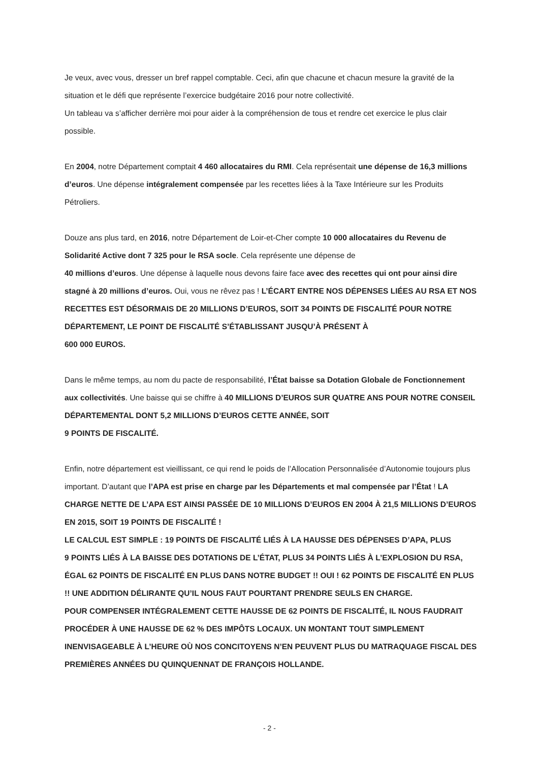Je veux, avec vous, dresser un bref rappel comptable. Ceci, afin que chacune et chacun mesure la gravité de la situation et le défi que représente l’exercice budgétaire 2016 pour notre collectivité.
Un tableau va s’afficher derrière moi pour aider à la compréhension de tous et rendre cet exercice le plus clair possible.
En 2004, notre Département comptait 4 460 allocataires du RMI. Cela représentait une dépense de 16,3 millions d’euros. Une dépense intégralement compensée par les recettes liées à la Taxe Intérieure sur les Produits Pétroliers.
Douze ans plus tard, en 2016, notre Département de Loir-et-Cher compte 10 000 allocataires du Revenu de Solidarité Active dont 7 325 pour le RSA socle. Cela représente une dépense de
40 millions d’euros. Une dépense à laquelle nous devons faire face avec des recettes qui ont pour ainsi dire stagné à 20 millions d’euros. Oui, vous ne rêvez pas ! L’ÉCART ENTRE NOS DÉPENSES LIÉES AU RSA ET NOS RECETTES EST DÉSORMAIS DE 20 MILLIONS D’EUROS, SOIT 34 POINTS DE FISCALITÉ POUR NOTRE DÉPARTEMENT, LE POINT DE FISCALITÉ S’ÉTABLISSANT JUSQU’À PRÉSENT À
600 000 EUROS.
Dans le même temps, au nom du pacte de responsabilité, l’État baisse sa Dotation Globale de Fonctionnement aux collectivités. Une baisse qui se chiffre à 40 MILLIONS D’EUROS SUR QUATRE ANS POUR NOTRE CONSEIL DÉPARTEMENTAL DONT 5,2 MILLIONS D’EUROS CETTE ANNÉE, SOIT
9 POINTS DE FISCALITÉ.
Enfin, notre département est vieillissant, ce qui rend le poids de l’Allocation Personnalisée d’Autonomie toujours plus important. D’autant que l’APA est prise en charge par les Départements et mal compensée par l’État ! LA CHARGE NETTE DE L’APA EST AINSI PASSÉE DE 10 MILLIONS D’EUROS EN 2004 À 21,5 MILLIONS D’EUROS EN 2015, SOIT 19 POINTS DE FISCALITÉ !
LE CALCUL EST SIMPLE : 19 POINTS DE FISCALITÉ LIÉS À LA HAUSSE DES DÉPENSES D’APA, PLUS
9 POINTS LIÉS À LA BAISSE DES DOTATIONS DE L’ÉTAT, PLUS 34 POINTS LIÉS À L’EXPLOSION DU RSA, ÉGAL 62 POINTS DE FISCALITÉ EN PLUS DANS NOTRE BUDGET !! OUI ! 62 POINTS DE FISCALITÉ EN PLUS !! UNE ADDITION DÉLIRANTE QU’IL NOUS FAUT POURTANT PRENDRE SEULS EN CHARGE.
POUR COMPENSER INTÉGRALEMENT CETTE HAUSSE DE 62 POINTS DE FISCALITÉ, IL NOUS FAUDRAIT PROCÉDER À UNE HAUSSE DE 62 % DES IMPÔTS LOCAUX. UN MONTANT TOUT SIMPLEMENT INENVISAGEABLE À L’HEURE OÙ NOS CONCITOYENS N’EN PEUVENT PLUS DU MATRAQUAGE FISCAL DES PREMIÈRES ANNÉES DU QUINQUENNAT DE FRANÇOIS HOLLANDE.
- 2 -